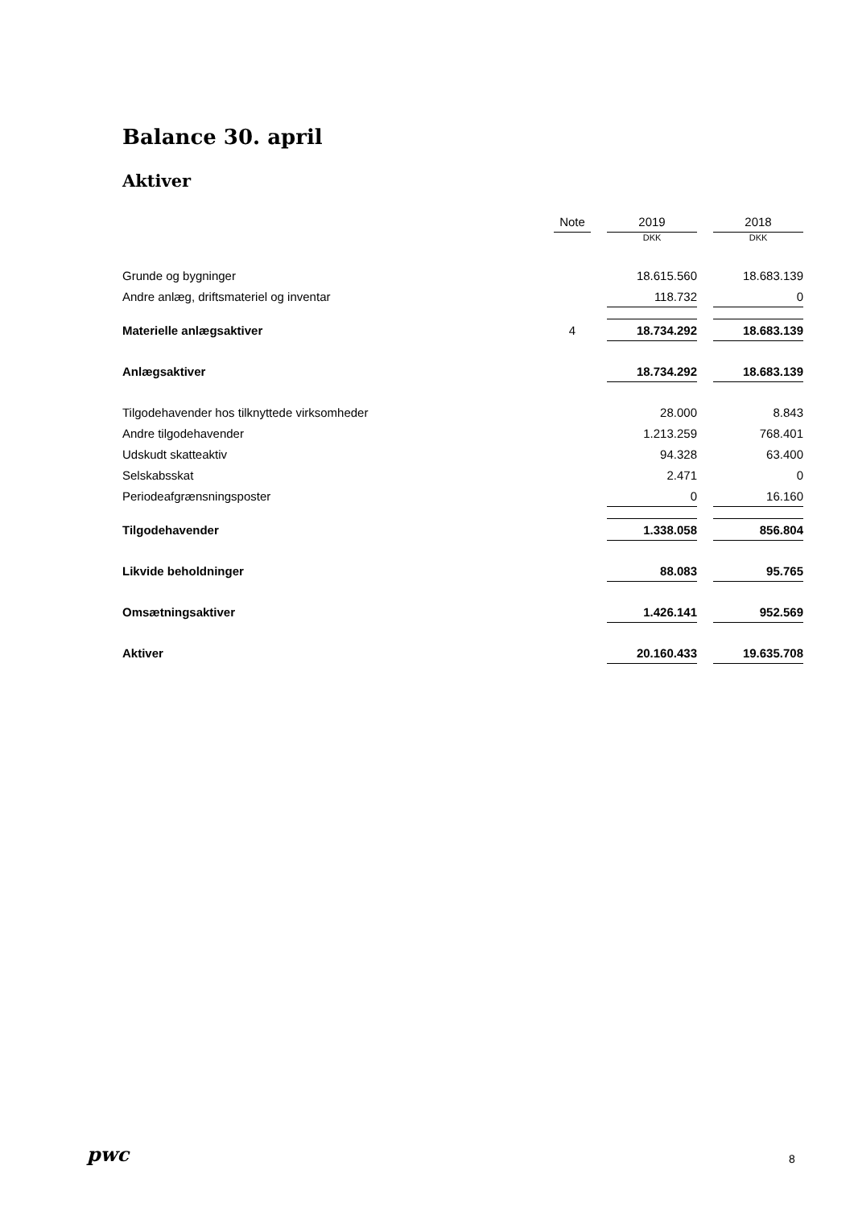Balance 30. april
Aktiver
| | Note | | 2019 | | 2018 |
| --- | --- | --- | --- | --- | --- |
| | | | DKK | | DKK |
| Grunde og bygninger | | | 18.615.560 | | 18.683.139 |
| Andre anlæg, driftsmateriel og inventar | | | 118.732 | | 0 |
| Materielle anlægsaktiver | 4 | | 18.734.292 | | 18.683.139 |
| Anlægsaktiver | | | 18.734.292 | | 18.683.139 |
| Tilgodehavender hos tilknyttede virksomheder | | | 28.000 | | 8.843 |
| Andre tilgodehavender | | | 1.213.259 | | 768.401 |
| Udskudt skatteaktiv | | | 94.328 | | 63.400 |
| Selskabsskat | | | 2.471 | | 0 |
| Periodeafgrænsningsposter | | | 0 | | 16.160 |
| Tilgodehavender | | | 1.338.058 | | 856.804 |
| Likvide beholdninger | | | 88.083 | | 95.765 |
| Omsætningsaktiver | | | 1.426.141 | | 952.569 |
| Aktiver | | | 20.160.433 | | 19.635.708 |
pwc 8